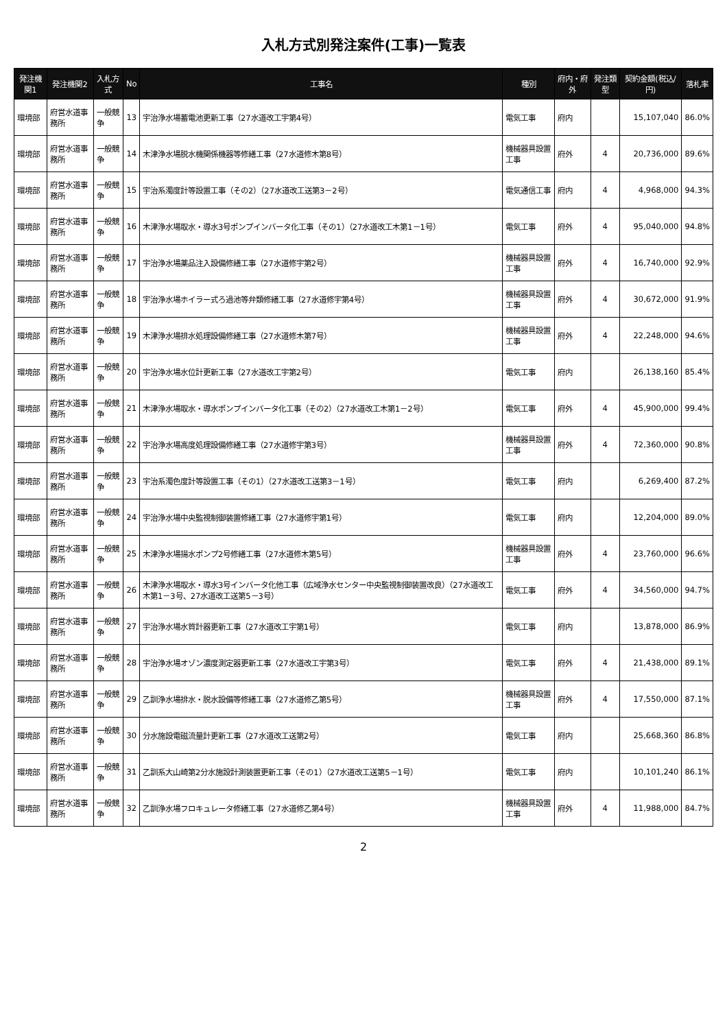入札方式別発注案件(工事)一覧表
| 発注機関1 | 発注機関2 | 入札方式 | No | 工事名 | 種別 | 府内・府外 | 発注類型 | 契約金額(税込/円) | 落札率 |
| --- | --- | --- | --- | --- | --- | --- | --- | --- | --- |
| 環境部 | 府営水道事務所 | 一般競争 | 13 | 宇治浄水場蓄電池更新工事（27水道改工宇第4号） | 電気工事 | 府内 | | 15,107,040 | 86.0% |
| 環境部 | 府営水道事務所 | 一般競争 | 14 | 木津浄水場脱水機関係機器等修繕工事（27水道修木第8号） | 機械器具設置工事 | 府外 | 4 | 20,736,000 | 89.6% |
| 環境部 | 府営水道事務所 | 一般競争 | 15 | 宇治系濁度計等設置工事（その2）（27水道改工送第3－2号） | 電気通信工事 | 府内 | 4 | 4,968,000 | 94.3% |
| 環境部 | 府営水道事務所 | 一般競争 | 16 | 木津浄水場取水・導水3号ポンプインバータ化工事（その1）（27水道改工木第1－1号） | 電気工事 | 府外 | 4 | 95,040,000 | 94.8% |
| 環境部 | 府営水道事務所 | 一般競争 | 17 | 宇治浄水場薬品注入設備修繕工事（27水道修宇第2号） | 機械器具設置工事 | 府外 | 4 | 16,740,000 | 92.9% |
| 環境部 | 府営水道事務所 | 一般競争 | 18 | 宇治浄水場ホイラー式ろ過池等弁類修繕工事（27水道修宇第4号） | 機械器具設置工事 | 府外 | 4 | 30,672,000 | 91.9% |
| 環境部 | 府営水道事務所 | 一般競争 | 19 | 木津浄水場排水処理設備修繕工事（27水道修木第7号） | 機械器具設置工事 | 府外 | 4 | 22,248,000 | 94.6% |
| 環境部 | 府営水道事務所 | 一般競争 | 20 | 宇治浄水場水位計更新工事（27水道改工宇第2号） | 電気工事 | 府内 | | 26,138,160 | 85.4% |
| 環境部 | 府営水道事務所 | 一般競争 | 21 | 木津浄水場取水・導水ポンプインバータ化工事（その2）（27水道改工木第1－2号） | 電気工事 | 府外 | 4 | 45,900,000 | 99.4% |
| 環境部 | 府営水道事務所 | 一般競争 | 22 | 宇治浄水場高度処理設備修繕工事（27水道修宇第3号） | 機械器具設置工事 | 府外 | 4 | 72,360,000 | 90.8% |
| 環境部 | 府営水道事務所 | 一般競争 | 23 | 宇治系濁色度計等設置工事（その1）（27水道改工送第3－1号） | 電気工事 | 府内 | | 6,269,400 | 87.2% |
| 環境部 | 府営水道事務所 | 一般競争 | 24 | 宇治浄水場中央監視制御装置修繕工事（27水道修宇第1号） | 電気工事 | 府内 | | 12,204,000 | 89.0% |
| 環境部 | 府営水道事務所 | 一般競争 | 25 | 木津浄水場揚水ポンプ2号修繕工事（27水道修木第5号） | 機械器具設置工事 | 府外 | 4 | 23,760,000 | 96.6% |
| 環境部 | 府営水道事務所 | 一般競争 | 26 | 木津浄水場取水・導水3号インバータ化他工事（広域浄水センター中央監視制御装置改良）（27水道改工木第1－3号、27水道改工送第5－3号） | 電気工事 | 府外 | 4 | 34,560,000 | 94.7% |
| 環境部 | 府営水道事務所 | 一般競争 | 27 | 宇治浄水場水質計器更新工事（27水道改工宇第1号） | 電気工事 | 府内 | | 13,878,000 | 86.9% |
| 環境部 | 府営水道事務所 | 一般競争 | 28 | 宇治浄水場オゾン濃度測定器更新工事（27水道改工宇第3号） | 電気工事 | 府外 | 4 | 21,438,000 | 89.1% |
| 環境部 | 府営水道事務所 | 一般競争 | 29 | 乙訓浄水場排水・脱水設備等修繕工事（27水道修乙第5号） | 機械器具設置工事 | 府外 | 4 | 17,550,000 | 87.1% |
| 環境部 | 府営水道事務所 | 一般競争 | 30 | 分水施設電磁流量計更新工事（27水道改工送第2号） | 電気工事 | 府内 | | 25,668,360 | 86.8% |
| 環境部 | 府営水道事務所 | 一般競争 | 31 | 乙訓系大山崎第2分水施設計測装置更新工事（その1）（27水道改工送第5－1号） | 電気工事 | 府内 | | 10,101,240 | 86.1% |
| 環境部 | 府営水道事務所 | 一般競争 | 32 | 乙訓浄水場フロキュレータ修繕工事（27水道修乙第4号） | 機械器具設置工事 | 府外 | 4 | 11,988,000 | 84.7% |
2